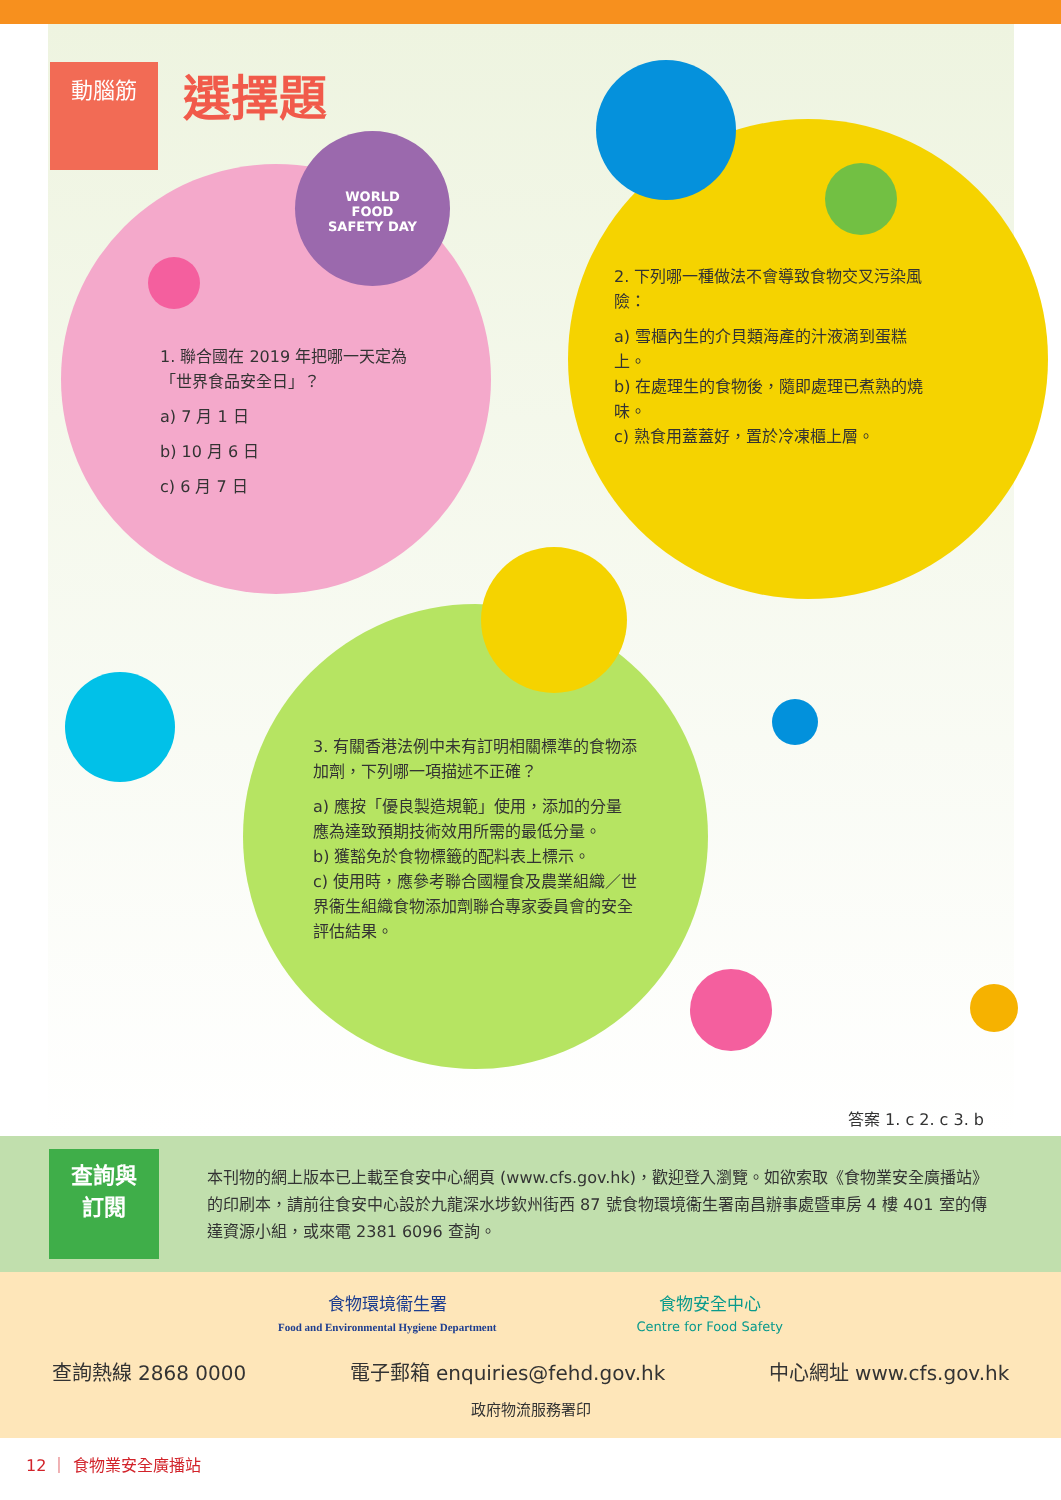WORLD
FOOD
SAFETY DAY
動腦筋 選擇題
1. 聯合國在 2019 年把哪一天定為「世界食品安全日」？
a) 7 月 1 日
b) 10 月 6 日
c) 6 月 7 日
2. 下列哪一種做法不會導致食物交叉污染風險：
a) 雪櫃內生的介貝類海產的汁液滴到蛋糕上。
b) 在處理生的食物後，隨即處理已煮熟的燒味。
c) 熟食用蓋蓋好，置於冷凍櫃上層。
3. 有關香港法例中未有訂明相關標準的食物添加劑，下列哪一項描述不正確？
a) 應按「優良製造規範」使用，添加的分量應為達致預期技術效用所需的最低分量。
b) 獲豁免於食物標籤的配料表上標示。
c) 使用時，應參考聯合國糧食及農業組織／世界衞生組織食物添加劑聯合專家委員會的安全評估結果。
答案 1. c 2. c 3. b
查詢與
訂閱
本刊物的網上版本已上載至食安中心網頁 (www.cfs.gov.hk)，歡迎登入瀏覽。如欲索取《食物業安全廣播站》的印刷本，請前往食安中心設於九龍深水埗欽州街西 87 號食物環境衞生署南昌辦事處暨車房 4 樓 401 室的傳達資源小組，或來電 2381 6096 查詢。
食物環境衞生署
Food and Environmental Hygiene Department
食物安全中心
Centre for Food Safety
查詢熱線 2868 0000 電子郵箱 enquiries@fehd.gov.hk 中心網址 www.cfs.gov.hk
政府物流服務署印
12 ｜ 食物業安全廣播站